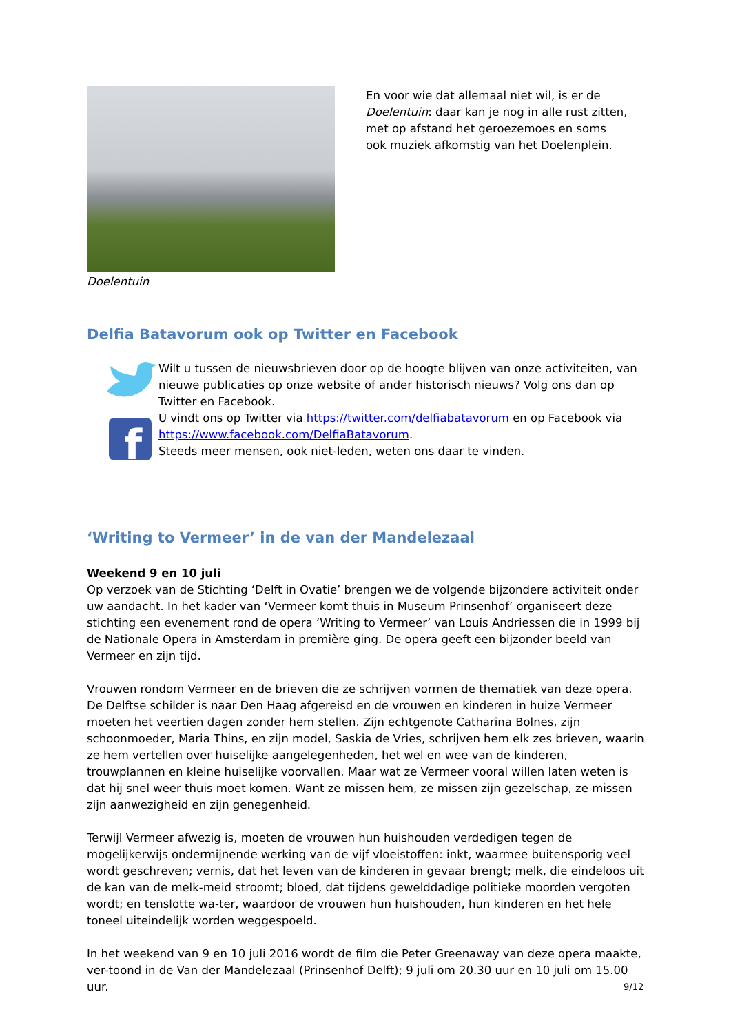Doelentuin En voor wie dat allemaal niet wil, is er de Doelentuin: daar kan je nog in alle rust zitten, met op afstand het geroezemoes en soms ook muziek afkomstig van het Doelenplein.
Delfia Batavorum ook op Twitter en Facebook
f
Wilt u tussen de nieuwsbrieven door op de hoogte blijven van onze activiteiten, van nieuwe publicaties op onze website of ander historisch nieuws? Volg ons dan op Twitter en Facebook.
U vindt ons op Twitter via https://twitter.com/delfiabatavorum en op Facebook via https://www.facebook.com/DelfiaBatavorum.
Steeds meer mensen, ook niet-leden, weten ons daar te vinden.
‘Writing to Vermeer’ in de van der Mandelezaal
Weekend 9 en 10 juli
Op verzoek van de Stichting ‘Delft in Ovatie’ brengen we de volgende bijzondere activiteit onder uw aandacht. In het kader van ‘Vermeer komt thuis in Museum Prinsenhof’ organiseert deze stichting een evenement rond de opera ‘Writing to Vermeer’ van Louis Andriessen die in 1999 bij de Nationale Opera in Amsterdam in première ging. De opera geeft een bijzonder beeld van Vermeer en zijn tijd.
Vrouwen rondom Vermeer en de brieven die ze schrijven vormen de thematiek van deze opera. De Delftse schilder is naar Den Haag afgereisd en de vrouwen en kinderen in huize Vermeer moeten het veertien dagen zonder hem stellen. Zijn echtgenote Catharina Bolnes, zijn schoonmoeder, Maria Thins, en zijn model, Saskia de Vries, schrijven hem elk zes brieven, waarin ze hem vertellen over huiselijke aangelegenheden, het wel en wee van de kinderen, trouwplannen en kleine huiselijke voorvallen. Maar wat ze Vermeer vooral willen laten weten is dat hij snel weer thuis moet komen. Want ze missen hem, ze missen zijn gezelschap, ze missen zijn aanwezigheid en zijn genegenheid.
Terwijl Vermeer afwezig is, moeten de vrouwen hun huishouden verdedigen tegen de mogelijkerwijs ondermijnende werking van de vijf vloeistoffen: inkt, waarmee buitensporig veel wordt geschreven; vernis, dat het leven van de kinderen in gevaar brengt; melk, die eindeloos uit de kan van de melk-meid stroomt; bloed, dat tijdens gewelddadige politieke moorden vergoten wordt; en tenslotte wa-ter, waardoor de vrouwen hun huishouden, hun kinderen en het hele toneel uiteindelijk worden weggespoeld.
In het weekend van 9 en 10 juli 2016 wordt de film die Peter Greenaway van deze opera maakte, ver-toond in de Van der Mandelezaal (Prinsenhof Delft); 9 juli om 20.30 uur en 10 juli om 15.00 uur.
9/12